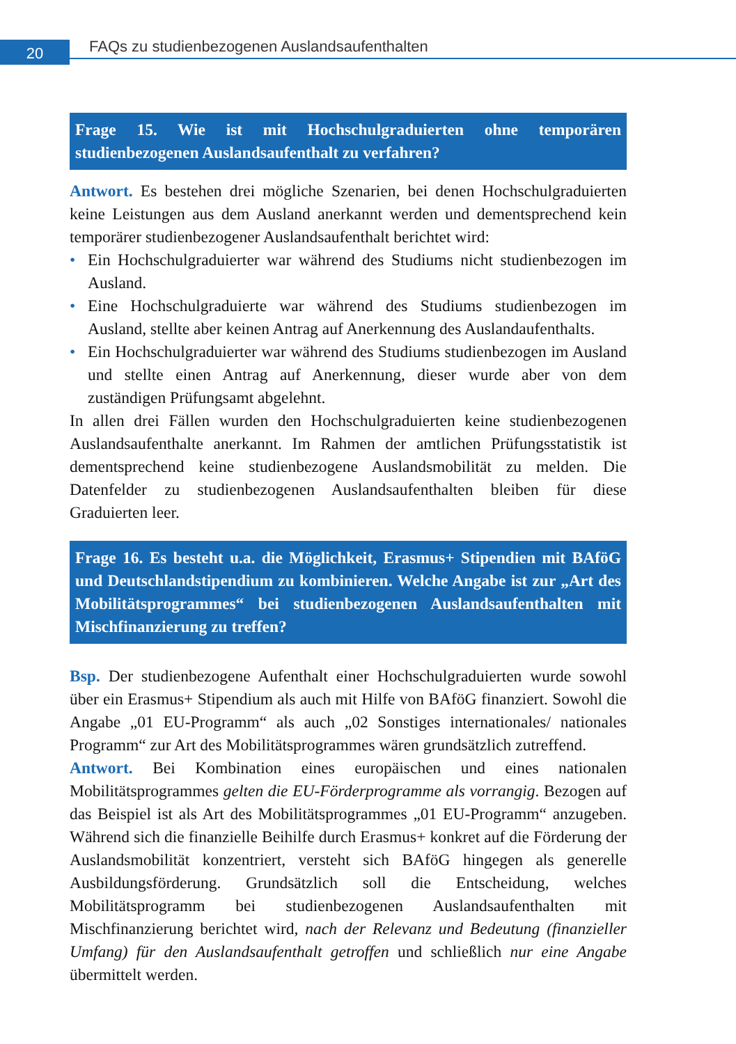20
FAQs zu studienbezogenen Auslandsaufenthalten
Frage 15. Wie ist mit Hochschulgraduierten ohne temporären studienbezogenen Auslandsaufenthalt zu verfahren?
Antwort. Es bestehen drei mögliche Szenarien, bei denen Hochschulgraduierten keine Leistungen aus dem Ausland anerkannt werden und dementsprechend kein temporärer studienbezogener Auslandsaufenthalt berichtet wird:
• Ein Hochschulgraduierter war während des Studiums nicht studienbezogen im Ausland.
• Eine Hochschulgraduierte war während des Studiums studienbezogen im Ausland, stellte aber keinen Antrag auf Anerkennung des Auslandaufenthalts.
• Ein Hochschulgraduierter war während des Studiums studienbezogen im Ausland und stellte einen Antrag auf Anerkennung, dieser wurde aber von dem zuständigen Prüfungsamt abgelehnt.
In allen drei Fällen wurden den Hochschulgraduierten keine studienbezogenen Auslandsaufenthalte anerkannt. Im Rahmen der amtlichen Prüfungsstatistik ist dementsprechend keine studienbezogene Auslandsmobilität zu melden. Die Datenfelder zu studienbezogenen Auslandsaufenthalten bleiben für diese Graduierten leer.
Frage 16. Es besteht u.a. die Möglichkeit, Erasmus+ Stipendien mit BAföG und Deutschlandstipendium zu kombinieren. Welche Angabe ist zur „Art des Mobilitätsprogrammes“ bei studienbezogenen Auslandsaufenthalten mit Mischfinanzierung zu treffen?
Bsp. Der studienbezogene Aufenthalt einer Hochschulgraduierten wurde sowohl über ein Erasmus+ Stipendium als auch mit Hilfe von BAföG finanziert. Sowohl die Angabe „01 EU-Programm“ als auch „02 Sonstiges internationales/ nationales Programm“ zur Art des Mobilitätsprogrammes wären grundsätzlich zutreffend.
Antwort. Bei Kombination eines europäischen und eines nationalen Mobilitätsprogrammes gelten die EU-Förderprogramme als vorrangig. Bezogen auf das Beispiel ist als Art des Mobilitätsprogrammes „01 EU-Programm“ anzugeben. Während sich die finanzielle Beihilfe durch Erasmus+ konkret auf die Förderung der Auslandsmobilität konzentriert, versteht sich BAföG hingegen als generelle Ausbildungsförderung. Grundsätzlich soll die Entscheidung, welches Mobilitätsprogramm bei studienbezogenen Auslandsaufenthalten mit Mischfinanzierung berichtet wird, nach der Relevanz und Bedeutung (finanzieller Umfang) für den Auslandsaufenthalt getroffen und schließlich nur eine Angabe übermittelt werden.